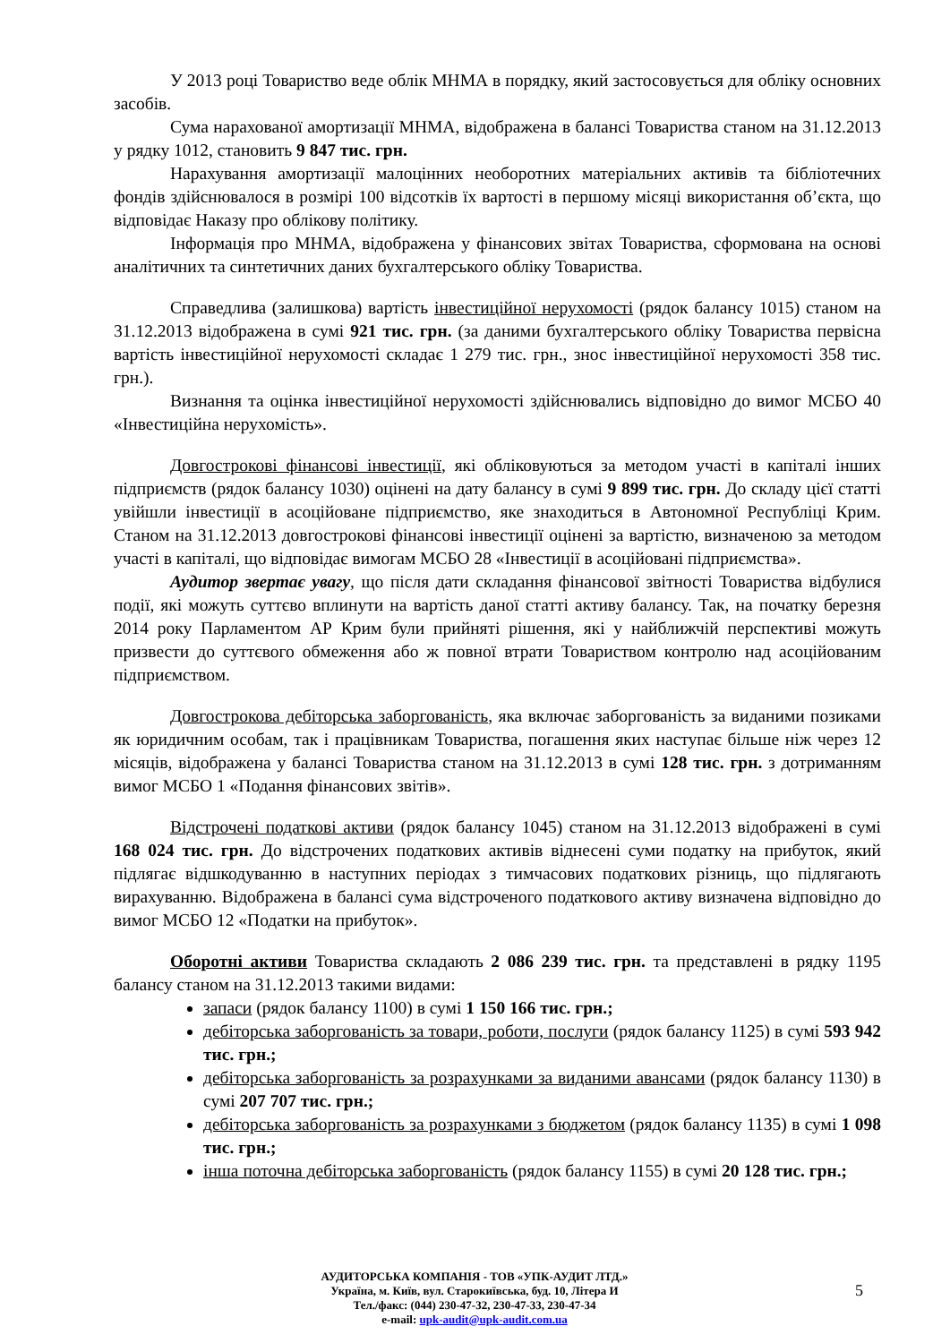У 2013 році Товариство веде облік МНМА в порядку, який застосовується для обліку основних засобів.
Сума нарахованої амортизації МНМА, відображена в балансі Товариства станом на 31.12.2013 у рядку 1012, становить 9 847 тис. грн.
Нарахування амортизації малоцінних необоротних матеріальних активів та бібліотечних фондів здійснювалося в розмірі 100 відсотків їх вартості в першому місяці використання об’єкта, що відповідає Наказу про облікову політику.
Інформація про МНМА, відображена у фінансових звітах Товариства, сформована на основі аналітичних та синтетичних даних бухгалтерського обліку Товариства.
Справедлива (залишкова) вартість інвестиційної нерухомості (рядок балансу 1015) станом на 31.12.2013 відображена в сумі 921 тис. грн. (за даними бухгалтерського обліку Товариства первісна вартість інвестиційної нерухомості складає 1 279 тис. грн., знос інвестиційної нерухомості 358 тис. грн.).
Визнання та оцінка інвестиційної нерухомості здійснювались відповідно до вимог МСБО 40 «Інвестиційна нерухомість».
Довгострокові фінансові інвестиції, які обліковуються за методом участі в капіталі інших підприємств (рядок балансу 1030) оцінені на дату балансу в сумі 9 899 тис. грн. До складу цієї статті увійшли інвестиції в асоційоване підприємство, яке знаходиться в Автономної Республіці Крим. Станом на 31.12.2013 довгострокові фінансові інвестиції оцінені за вартістю, визначеною за методом участі в капіталі, що відповідає вимогам МСБО 28 «Інвестиції в асоційовані підприємства».
Аудитор звертає увагу, що після дати складання фінансової звітності Товариства відбулися події, які можуть суттєво вплинути на вартість даної статті активу балансу. Так, на початку березня 2014 року Парламентом АР Крим були прийняті рішення, які у найближчій перспективі можуть призвести до суттєвого обмеження або ж повної втрати Товариством контролю над асоційованим підприємством.
Довгострокова дебіторська заборгованість, яка включає заборгованість за виданими позиками як юридичним особам, так і працівникам Товариства, погашення яких наступає більше ніж через 12 місяців, відображена у балансі Товариства станом на 31.12.2013 в сумі 128 тис. грн. з дотриманням вимог МСБО 1 «Подання фінансових звітів».
Відстрочені податкові активи (рядок балансу 1045) станом на 31.12.2013 відображені в сумі 168 024 тис. грн. До відстрочених податкових активів віднесені суми податку на прибуток, який підлягає відшкодуванню в наступних періодах з тимчасових податкових різниць, що підлягають вирахуванню. Відображена в балансі сума відстроченого податкового активу визначена відповідно до вимог МСБО 12 «Податки на прибуток».
Оборотні активи Товариства складають 2 086 239 тис. грн. та представлені в рядку 1195 балансу станом на 31.12.2013 такими видами:
запаси (рядок балансу 1100) в сумі 1 150 166 тис. грн.;
дебіторська заборгованість за товари, роботи, послуги (рядок балансу 1125) в сумі 593 942 тис. грн.;
дебіторська заборгованість за розрахунками за виданими авансами (рядок балансу 1130) в сумі 207 707 тис. грн.;
дебіторська заборгованість за розрахунками з бюджетом (рядок балансу 1135) в сумі 1 098 тис. грн.;
інша поточна дебіторська заборгованість (рядок балансу 1155) в сумі 20 128 тис. грн.;
АУДИТОРСЬКА КОМПАНІЯ - ТОВ «УПК-АУДИТ ЛТД.»
Україна, м. Київ, вул. Старокиївська, буд. 10, Літера И
Тел./факс: (044) 230-47-32, 230-47-33, 230-47-34
e-mail: upk-audit@upk-audit.com.ua
5